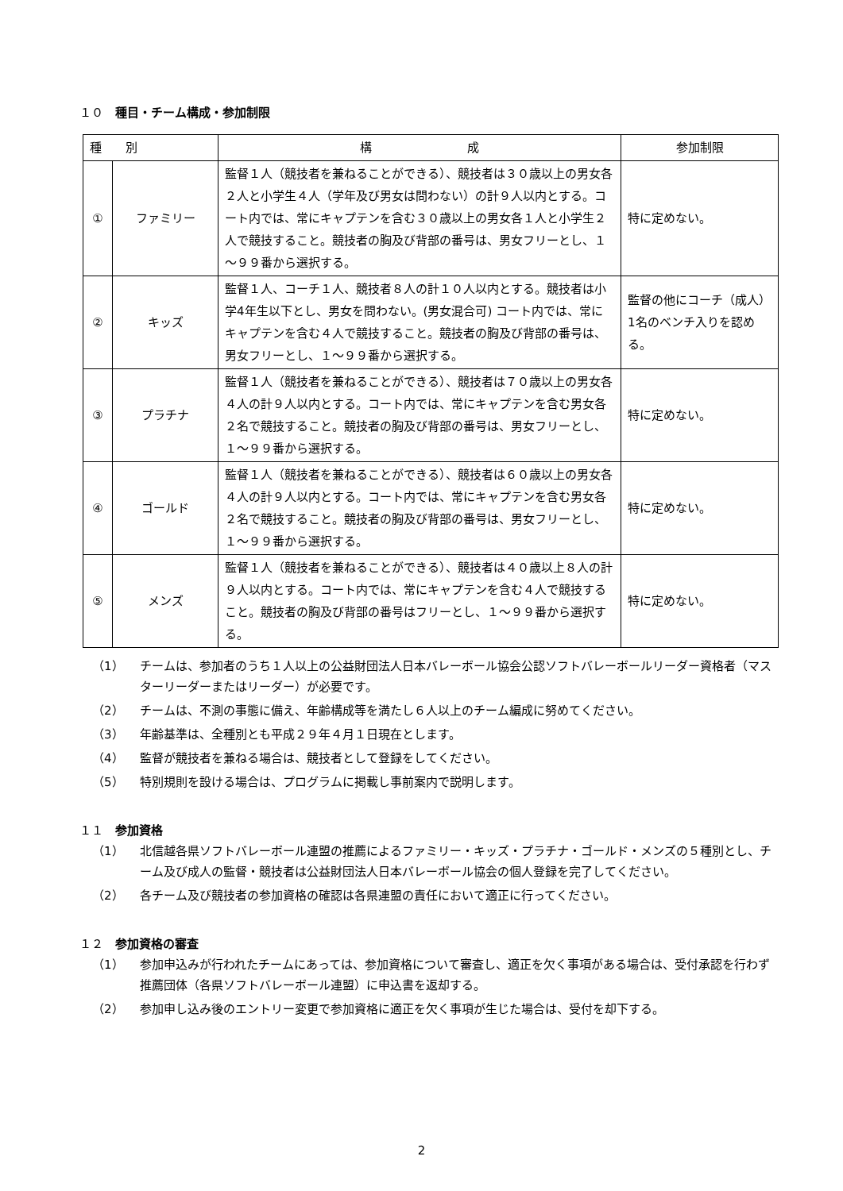１０　種目・チーム構成・参加制限
| 種 別 | | 構 成 | 参加制限 |
| --- | --- | --- | --- |
| ① | ファミリー | 監督１人（競技者を兼ねることができる）、競技者は３０歳以上の男女各２人と小学生４人（学年及び男女は問わない）の計９人以内とする。コート内では、常にキャプテンを含む３０歳以上の男女各１人と小学生２人で競技すること。競技者の胸及び背部の番号は、男女フリーとし、１～９９番から選択する。 | 特に定めない。 |
| ② | キッズ | 監督１人、コーチ１人、競技者８人の計１０人以内とする。競技者は小学4年生以下とし、男女を問わない。(男女混合可) コート内では、常にキャプテンを含む４人で競技すること。競技者の胸及び背部の番号は、男女フリーとし、１～９９番から選択する。 | 監督の他にコーチ（成人）1名のベンチ入りを認める。 |
| ③ | プラチナ | 監督１人（競技者を兼ねることができる）、競技者は７０歳以上の男女各４人の計９人以内とする。コート内では、常にキャプテンを含む男女各２名で競技すること。競技者の胸及び背部の番号は、男女フリーとし、１～９９番から選択する。 | 特に定めない。 |
| ④ | ゴールド | 監督１人（競技者を兼ねることができる）、競技者は６０歳以上の男女各４人の計９人以内とする。コート内では、常にキャプテンを含む男女各２名で競技すること。競技者の胸及び背部の番号は、男女フリーとし、１～９９番から選択する。 | 特に定めない。 |
| ⑤ | メンズ | 監督１人（競技者を兼ねることができる）、競技者は４０歳以上８人の計９人以内とする。コート内では、常にキャプテンを含む４人で競技すること。競技者の胸及び背部の番号はフリーとし、１～９９番から選択する。 | 特に定めない。 |
（1） チームは、参加者のうち１人以上の公益財団法人日本バレーボール協会公認ソフトバレーボールリーダー資格者（マスターリーダーまたはリーダー）が必要です。
（2） チームは、不測の事態に備え、年齢構成等を満たし６人以上のチーム編成に努めてください。
（3） 年齢基準は、全種別とも平成２９年４月１日現在とします。
（4） 監督が競技者を兼ねる場合は、競技者として登録をしてください。
（5） 特別規則を設ける場合は、プログラムに掲載し事前案内で説明します。
１１　参加資格
（1） 北信越各県ソフトバレーボール連盟の推薦によるファミリー・キッズ・プラチナ・ゴールド・メンズの５種別とし、チーム及び成人の監督・競技者は公益財団法人日本バレーボール協会の個人登録を完了してください。
（2） 各チーム及び競技者の参加資格の確認は各県連盟の責任において適正に行ってください。
１２　参加資格の審査
（1） 参加申込みが行われたチームにあっては、参加資格について審査し、適正を欠く事項がある場合は、受付承認を行わず推薦団体（各県ソフトバレーボール連盟）に申込書を返却する。
（2） 参加申し込み後のエントリー変更で参加資格に適正を欠く事項が生じた場合は、受付を却下する。
2